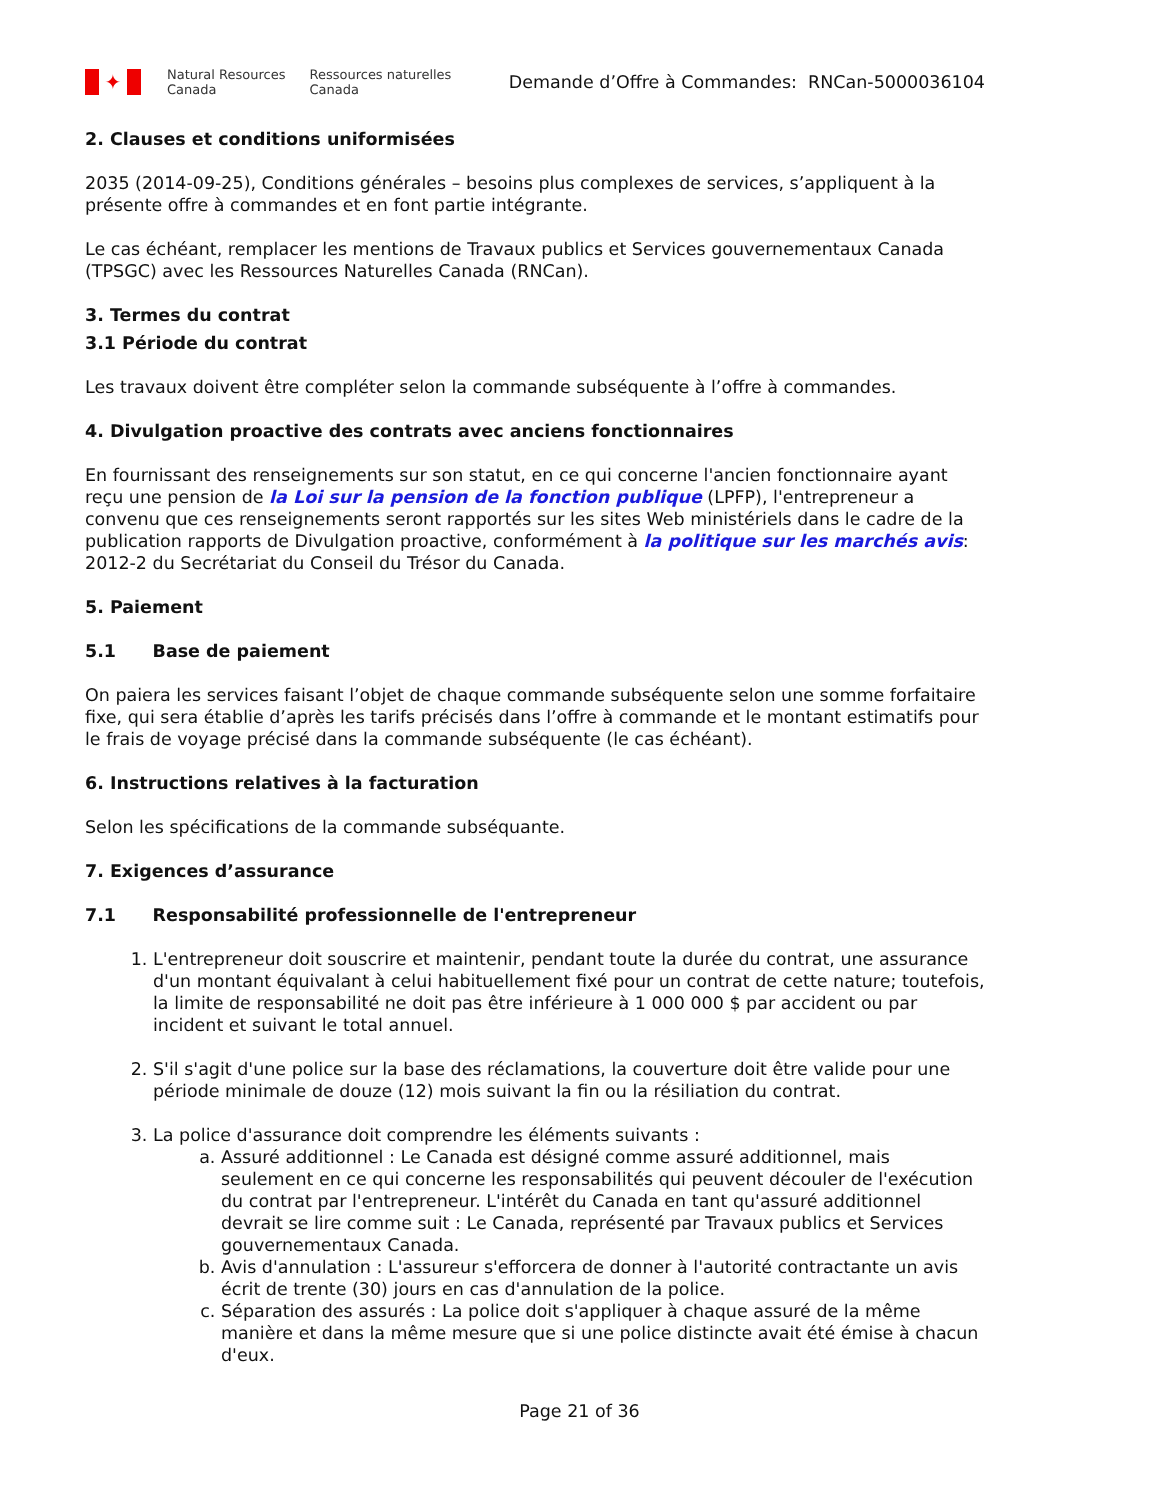✦
Natural Resources
Canada
Ressources naturelles
Canada
Demande d’Offre à Commandes: RNCan-5000036104
2. Clauses et conditions uniformisées
2035 (2014-09-25), Conditions générales – besoins plus complexes de services, s’appliquent à la présente offre à commandes et en font partie intégrante.
Le cas échéant, remplacer les mentions de Travaux publics et Services gouvernementaux Canada (TPSGC) avec les Ressources Naturelles Canada (RNCan).
3. Termes du contrat
3.1 Période du contrat
Les travaux doivent être compléter selon la commande subséquente à l’offre à commandes.
4. Divulgation proactive des contrats avec anciens fonctionnaires
En fournissant des renseignements sur son statut, en ce qui concerne l'ancien fonctionnaire ayant reçu une pension de la Loi sur la pension de la fonction publique (LPFP), l'entrepreneur a convenu que ces renseignements seront rapportés sur les sites Web ministériels dans le cadre de la publication rapports de Divulgation proactive, conformément à la politique sur les marchés avis: 2012-2 du Secrétariat du Conseil du Trésor du Canada.
5. Paiement
5.1 Base de paiement
On paiera les services faisant l’objet de chaque commande subséquente selon une somme forfaitaire fixe, qui sera établie d’après les tarifs précisés dans l’offre à commande et le montant estimatifs pour le frais de voyage précisé dans la commande subséquente (le cas échéant).
6. Instructions relatives à la facturation
Selon les spécifications de la commande subséquante.
7. Exigences d’assurance
7.1 Responsabilité professionnelle de l'entrepreneur
1. L'entrepreneur doit souscrire et maintenir, pendant toute la durée du contrat, une assurance d'un montant équivalant à celui habituellement fixé pour un contrat de cette nature; toutefois, la limite de responsabilité ne doit pas être inférieure à 1 000 000 $ par accident ou par incident et suivant le total annuel.
2. S'il s'agit d'une police sur la base des réclamations, la couverture doit être valide pour une période minimale de douze (12) mois suivant la fin ou la résiliation du contrat.
3. La police d'assurance doit comprendre les éléments suivants :
a. Assuré additionnel : Le Canada est désigné comme assuré additionnel, mais seulement en ce qui concerne les responsabilités qui peuvent découler de l'exécution du contrat par l'entrepreneur. L'intérêt du Canada en tant qu'assuré additionnel devrait se lire comme suit : Le Canada, représenté par Travaux publics et Services gouvernementaux Canada.
b. Avis d'annulation : L'assureur s'efforcera de donner à l'autorité contractante un avis écrit de trente (30) jours en cas d'annulation de la police.
c. Séparation des assurés : La police doit s'appliquer à chaque assuré de la même manière et dans la même mesure que si une police distincte avait été émise à chacun d'eux.
Page 21 of 36